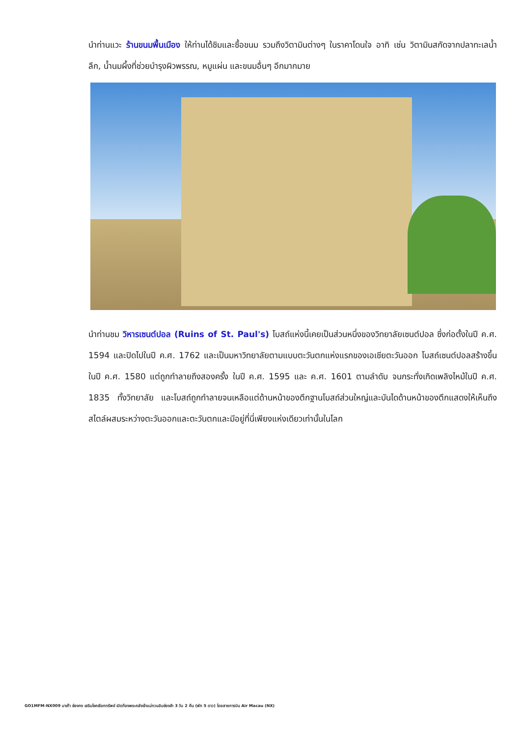นำท่านแวะ ร้านขนมพื้นเมือง ให้ท่านได้ชิมและซื้อขนม รวมถึงวิตามินต่างๆ ในราคาโดนใจ อาทิ เช่น วิตามินสกัดจากปลาทะเลน้ำลึก, น้ำนมผึ้งที่ช่วยบำรุงผิวพรรณ, หมูแผ่น และขนมอื่นๆ อีกมากมาย
นำท่านชม วิหารเซนต์ปอล (Ruins of St. Paul's) โบสถ์แห่งนี้เคยเป็นส่วนหนึ่งของวิทยาลัยเซนต์ปอล ซึ่งก่อตั้งในปี ค.ศ. 1594 และปิดไปในปี ค.ศ. 1762 และเป็นมหาวิทยาลัยตามแบบตะวันตกแห่งแรกของเอเชียตะวันออก โบสถ์เซนต์ปอลสร้างขึ้นในปี ค.ศ. 1580 แต่ถูกทำลายถึงสองครั้ง ในปี ค.ศ. 1595 และ ค.ศ. 1601 ตามลำดับ จนกระทั่งเกิดเพลิงไหม้ในปี ค.ศ. 1835 ทั้งวิทยาลัย และโบสถ์ถูกทำลายจนเหลือแต่ด้านหน้าของตึกฐานโบสถ์ส่วนใหญ่และบันไดด้านหน้าของตึกแสดงให้เห็นถึงสไตล์ผสมระหว่างตะวันออกและตะวันตกและมีอยู่ที่นี่เพียงแห่งเดียวเท่านั้นในโลก
GO1MFM-NX009 มาเก๊า ฮ่องกง เสริมโชคเรียกทรัพย์ เปิดท้องพระคลังเจ้าแม่กวนอิมฮ่องฮำ 3 วัน 2 คืน (พัก 5 ดาว) โดยสายการบิน Air Macau (NX)